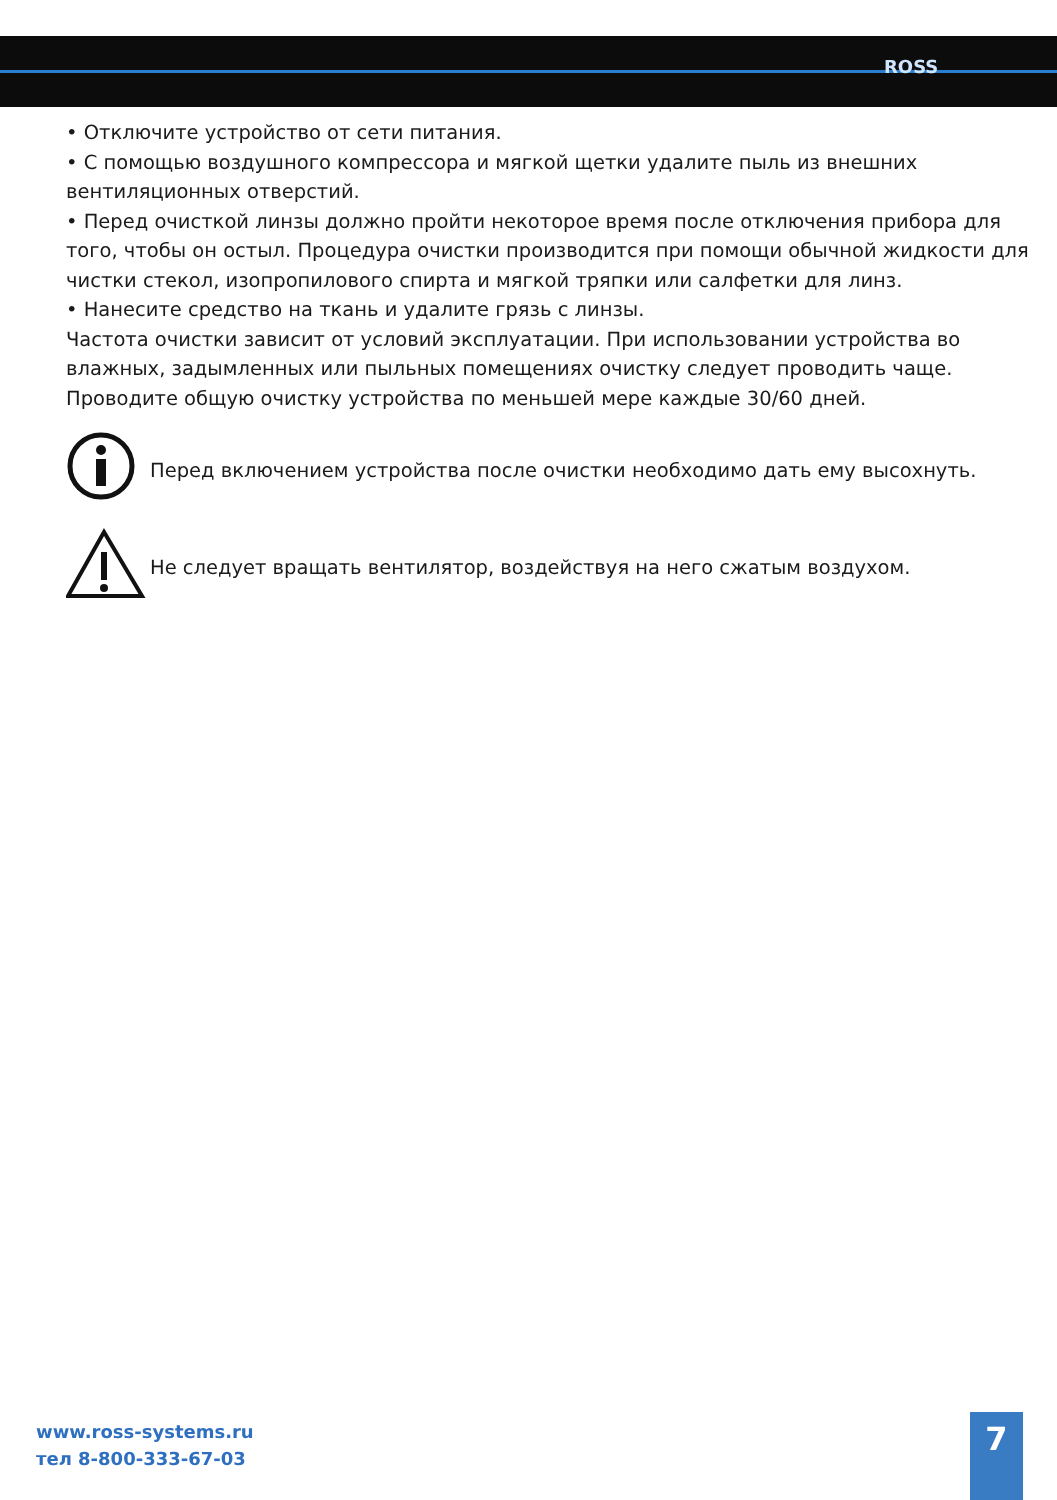ROSS
• Отключите устройство от сети питания.
• С помощью воздушного компрессора и мягкой щетки удалите пыль из внешних вентиляционных отверстий.
• Перед очисткой линзы должно пройти некоторое время после отключения прибора для того, чтобы он остыл. Процедура очистки производится при помощи обычной жидкости для чистки стекол, изопропилового спирта и мягкой тряпки или салфетки для линз.
• Нанесите средство на ткань и удалите грязь с линзы.
Частота очистки зависит от условий эксплуатации. При использовании устройства во влажных, задымленных или пыльных помещениях очистку следует проводить чаще. Проводите общую очистку устройства по меньшей мере каждые 30/60 дней.
Перед включением устройства после очистки необходимо дать ему высохнуть.
Не следует вращать вентилятор, воздействуя на него сжатым воздухом.
www.ross-systems.ru
тел 8-800-333-67-03
7